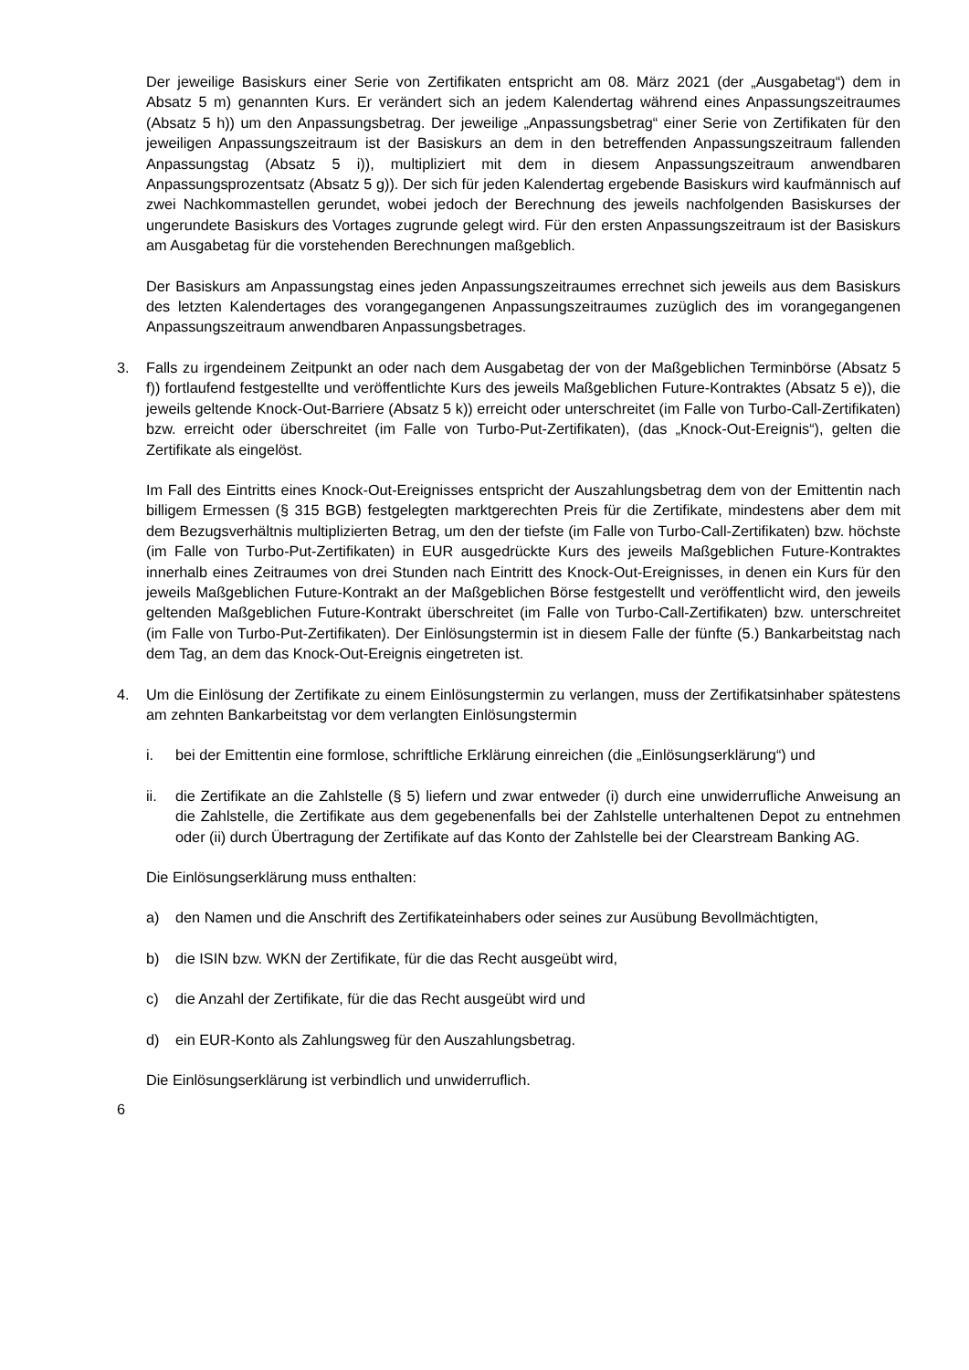Der jeweilige Basiskurs einer Serie von Zertifikaten entspricht am 08. März 2021 (der „Ausgabetag“) dem in Absatz 5 m) genannten Kurs. Er verändert sich an jedem Kalendertag während eines Anpassungszeitraumes (Absatz 5 h)) um den Anpassungsbetrag. Der jeweilige „Anpassungsbetrag“ einer Serie von Zertifikaten für den jeweiligen Anpassungszeitraum ist der Basiskurs an dem in den betreffenden Anpassungszeitraum fallenden Anpassungstag (Absatz 5 i)), multipliziert mit dem in diesem Anpassungszeitraum anwendbaren Anpassungsprozentsatz (Absatz 5 g)). Der sich für jeden Kalendertag ergebende Basiskurs wird kaufmännisch auf zwei Nachkommastellen gerundet, wobei jedoch der Berechnung des jeweils nachfolgenden Basiskurses der ungerundete Basiskurs des Vortages zugrunde gelegt wird. Für den ersten Anpassungszeitraum ist der Basiskurs am Ausgabetag für die vorstehenden Berechnungen maßgeblich.
Der Basiskurs am Anpassungstag eines jeden Anpassungszeitraumes errechnet sich jeweils aus dem Basiskurs des letzten Kalendertages des vorangegangenen Anpassungszeitraumes zuzüglich des im vorangegangenen Anpassungszeitraum anwendbaren Anpassungsbetrages.
3. Falls zu irgendeinem Zeitpunkt an oder nach dem Ausgabetag der von der Maßgeblichen Terminbörse (Absatz 5 f)) fortlaufend festgestellte und veröffentlichte Kurs des jeweils Maßgeblichen Future-Kontraktes (Absatz 5 e)), die jeweils geltende Knock-Out-Barriere (Absatz 5 k)) erreicht oder unterschreitet (im Falle von Turbo-Call-Zertifikaten) bzw. erreicht oder überschreitet (im Falle von Turbo-Put-Zertifikaten), (das „Knock-Out-Ereignis“), gelten die Zertifikate als eingelöst.
Im Fall des Eintritts eines Knock-Out-Ereignisses entspricht der Auszahlungsbetrag dem von der Emittentin nach billigem Ermessen (§ 315 BGB) festgelegten marktgerechten Preis für die Zertifikate, mindestens aber dem mit dem Bezugsverhältnis multiplizierten Betrag, um den der tiefste (im Falle von Turbo-Call-Zertifikaten) bzw. höchste (im Falle von Turbo-Put-Zertifikaten) in EUR ausgedrückte Kurs des jeweils Maßgeblichen Future-Kontraktes innerhalb eines Zeitraumes von drei Stunden nach Eintritt des Knock-Out-Ereignisses, in denen ein Kurs für den jeweils Maßgeblichen Future-Kontrakt an der Maßgeblichen Börse festgestellt und veröffentlicht wird, den jeweils geltenden Maßgeblichen Future-Kontrakt überschreitet (im Falle von Turbo-Call-Zertifikaten) bzw. unterschreitet (im Falle von Turbo-Put-Zertifikaten). Der Einlösungstermin ist in diesem Falle der fünfte (5.) Bankarbeitstag nach dem Tag, an dem das Knock-Out-Ereignis eingetreten ist.
4. Um die Einlösung der Zertifikate zu einem Einlösungstermin zu verlangen, muss der Zertifikatsinhaber spätestens am zehnten Bankarbeitstag vor dem verlangten Einlösungstermin
i. bei der Emittentin eine formlose, schriftliche Erklärung einreichen (die „Einlösungserklärung“) und
ii. die Zertifikate an die Zahlstelle (§ 5) liefern und zwar entweder (i) durch eine unwiderrufliche Anweisung an die Zahlstelle, die Zertifikate aus dem gegebenenfalls bei der Zahlstelle unterhaltenen Depot zu entnehmen oder (ii) durch Übertragung der Zertifikate auf das Konto der Zahlstelle bei der Clearstream Banking AG.
Die Einlösungserklärung muss enthalten:
a) den Namen und die Anschrift des Zertifikateinhabers oder seines zur Ausübung Bevollmächtigten,
b) die ISIN bzw. WKN der Zertifikate, für die das Recht ausgeübt wird,
c) die Anzahl der Zertifikate, für die das Recht ausgeübt wird und
d) ein EUR-Konto als Zahlungsweg für den Auszahlungsbetrag.
Die Einlösungserklärung ist verbindlich und unwiderruflich.
6